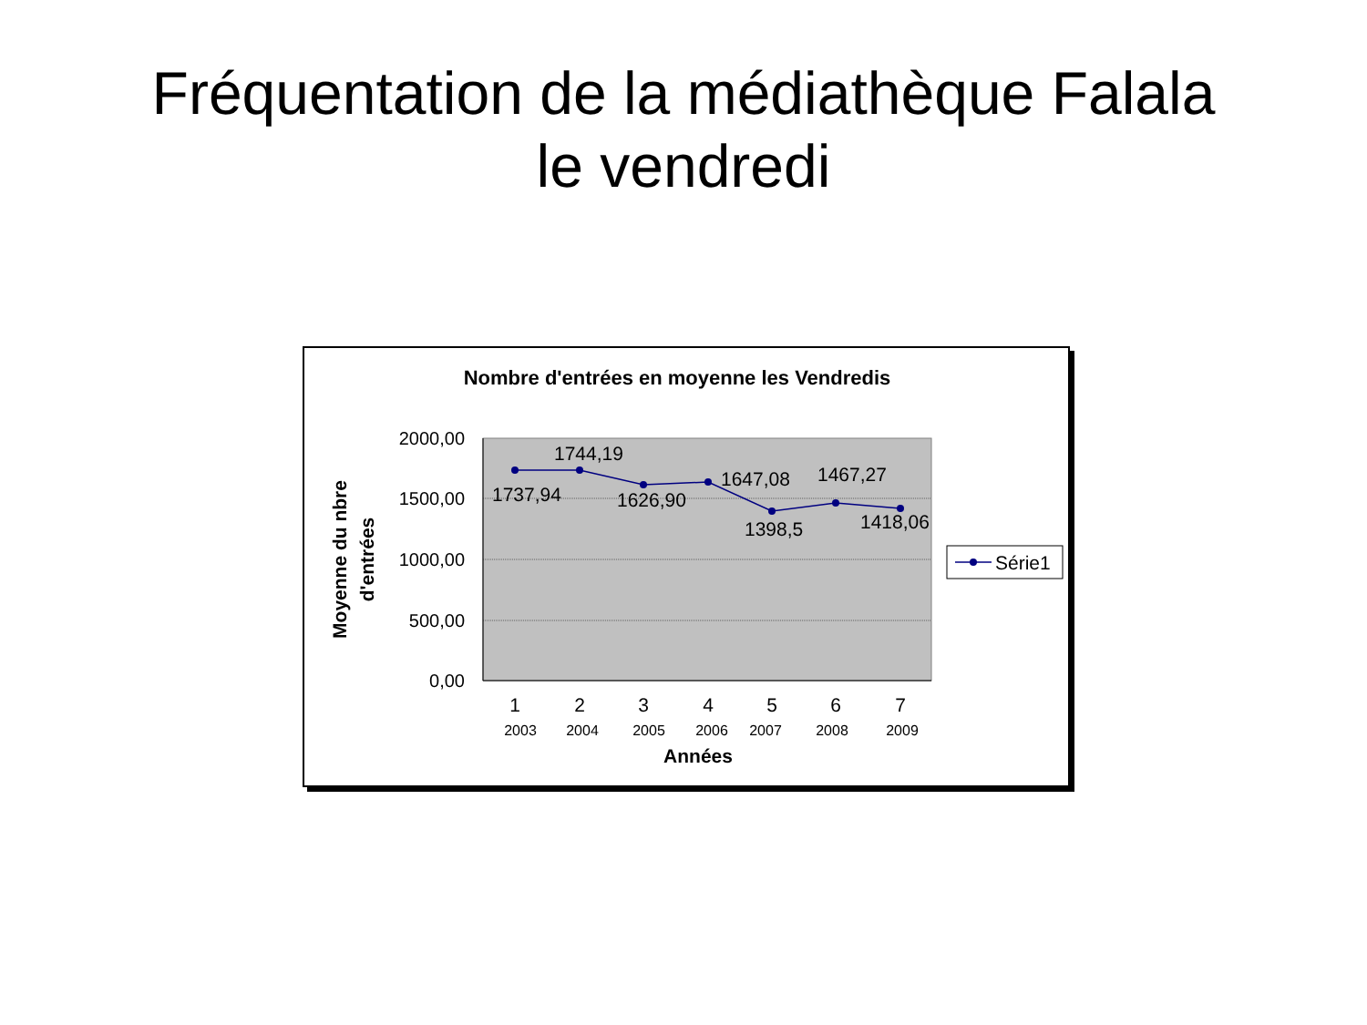Fréquentation de la médiathèque Falala
le vendredi
Nombre d'entrées en moyenne les Vendredis
2000,00
1500,00
1000,00
500,00
0,00
1737,94
1744,19
1626,90
1647,08
1398,5
1467,27
1418,06
1
2
3
4
5
6
7
2003
2004
2005
2006
2007
2008
2009
Années
Moyenne du nbre
d'entrées
Série1